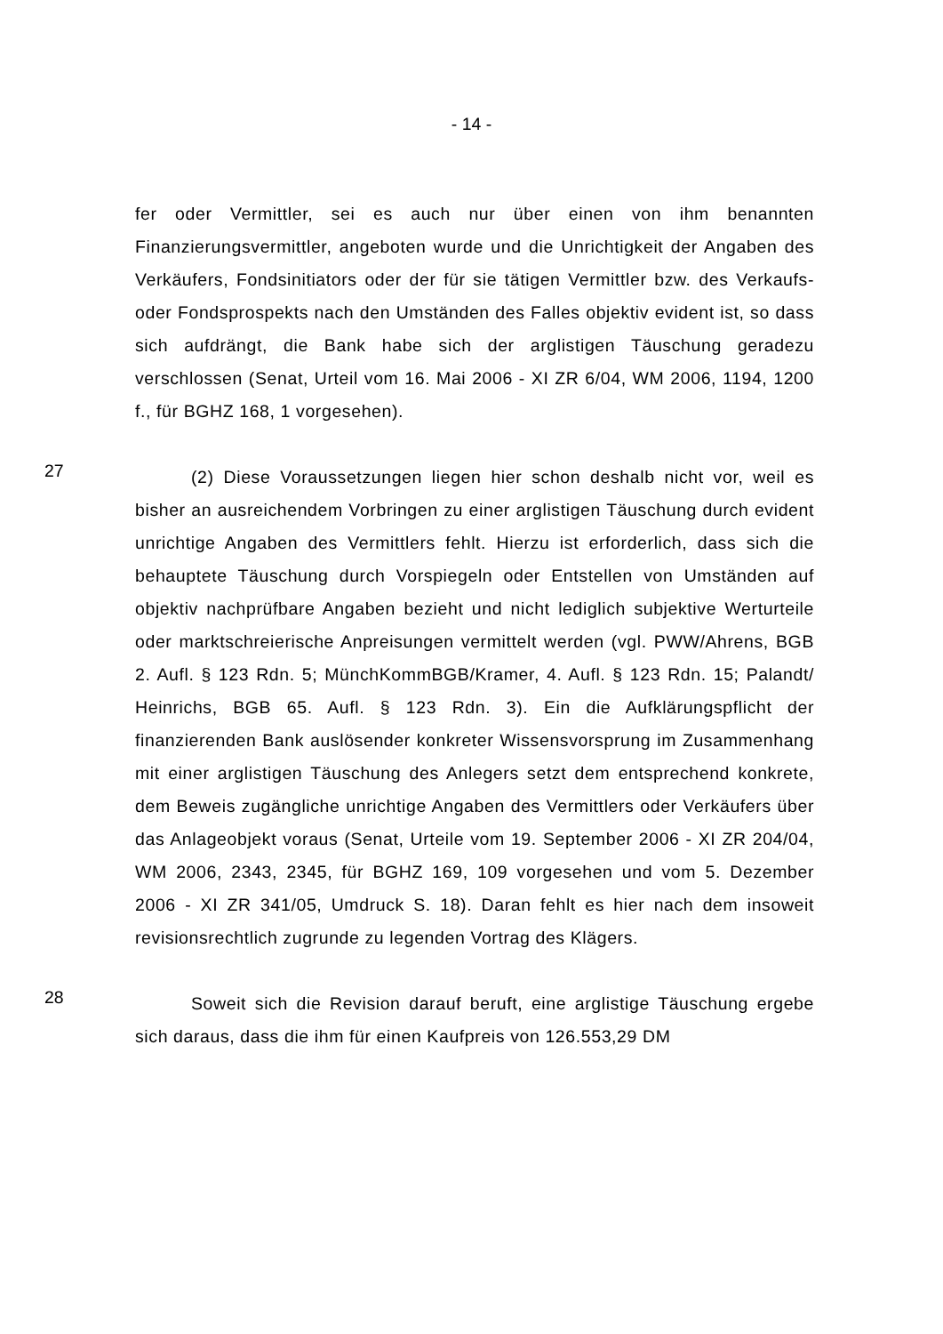- 14 -
fer oder Vermittler, sei es auch nur über einen von ihm benannten Finanzierungsvermittler, angeboten wurde und die Unrichtigkeit der Angaben des Verkäufers, Fondsinitiators oder der für sie tätigen Vermittler bzw. des Verkaufs- oder Fondsprospekts nach den Umständen des Falles objektiv evident ist, so dass sich aufdrängt, die Bank habe sich der arglistigen Täuschung geradezu verschlossen (Senat, Urteil vom 16. Mai 2006 - XI ZR 6/04, WM 2006, 1194, 1200 f., für BGHZ 168, 1 vorgesehen).
27
(2) Diese Voraussetzungen liegen hier schon deshalb nicht vor, weil es bisher an ausreichendem Vorbringen zu einer arglistigen Täuschung durch evident unrichtige Angaben des Vermittlers fehlt. Hierzu ist erforderlich, dass sich die behauptete Täuschung durch Vorspiegeln oder Entstellen von Umständen auf objektiv nachprüfbare Angaben bezieht und nicht lediglich subjektive Werturteile oder marktschreierische Anpreisungen vermittelt werden (vgl. PWW/Ahrens, BGB 2. Aufl. § 123 Rdn. 5; MünchKommBGB/Kramer, 4. Aufl. § 123 Rdn. 15; Palandt/ Heinrichs, BGB 65. Aufl. § 123 Rdn. 3). Ein die Aufklärungspflicht der finanzierenden Bank auslösender konkreter Wissensvorsprung im Zusammenhang mit einer arglistigen Täuschung des Anlegers setzt dem entsprechend konkrete, dem Beweis zugängliche unrichtige Angaben des Vermittlers oder Verkäufers über das Anlageobjekt voraus (Senat, Urteile vom 19. September 2006 - XI ZR 204/04, WM 2006, 2343, 2345, für BGHZ 169, 109 vorgesehen und vom 5. Dezember 2006 - XI ZR 341/05, Umdruck S. 18). Daran fehlt es hier nach dem insoweit revisionsrechtlich zugrunde zu legenden Vortrag des Klägers.
28
Soweit sich die Revision darauf beruft, eine arglistige Täuschung ergebe sich daraus, dass die ihm für einen Kaufpreis von 126.553,29 DM